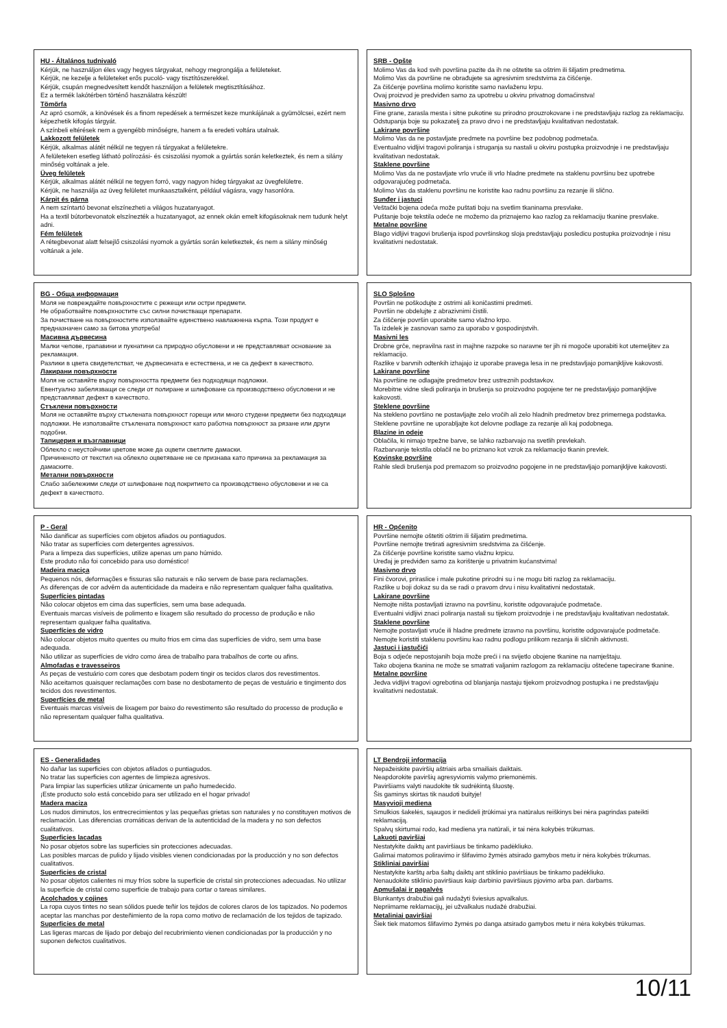HU - Általános tudnivaló
Kérjük, ne használjon éles vagy hegyes tárgyakat, nehogy megrongálja a felületeket.
Kérjük, ne kezelje a felületeket erős pucoló- vagy tisztítószerekkel.
Kérjük, csupán megnedvesített kendőt használjon a felületek megtisztításához.
Ez a termék lakótérben történő használatra készült!
Tömörfa
Az apró csomók, a kinövések és a finom repedések a természet keze munkájának a gyümölcsei, ezért nem képezhetik kifogás tárgyát.
A színbeli eltérések nem a gyengébb minőségre, hanem a fa eredeti voltára utalnak.
Lakkozott felületek
Kérjük, alkalmas alátét nélkül ne tegyen rá tárgyakat a felületekre.
A felületeken esetleg látható polírozási- és csiszolási nyomok a gyártás során keletkeztek, és nem a silány minőség voltának a jele.
Üveg felületek
Kérjük, alkalmas alátét nélkül ne tegyen forró, vagy nagyon hideg tárgyakat az üvegfelületre.
Kérjük, ne használja az üveg felületet munkaasztalként, például vágásra, vagy hasonlóra.
Kárpit és párna
A nem színtartó bevonat elszínezheti a világos huzatanyagot.
Ha a textil bútorbevonatok elszínezték a huzatanyagot, az ennek okán emelt kifogásoknak nem tudunk helyt adni.
Fém felületek
A rétegbevonat alatt felsejlő csiszolási nyomok a gyártás során keletkeztek, és nem a silány minőség voltának a jele.
SRB - Opšte
Molimo Vas da kod svih površina pazite da ih ne oštetite sa oštrim ili šiljatim predmetima.
Molimo Vas da površine ne obrađujete sa agresivnim sredstvima za čišćenje.
Za čišćenje površina molimo koristite samo navlaženu krpu.
Ovaj proizvod je predviđen samo za upotrebu u okviru privatnog domaćinstva!
Masivno drvo
Fine grane, zarasla mesta i sitne pukotine su prirodno prouzrokovane i ne predstavljaju razlog za reklamaciju.
Odstupanja boje su pokazatelj za pravo drvo i ne predstavljaju kvalitativan nedostatak.
Lakirane površine
Molimo Vas da ne postavljate predmete na površine bez podobnog podmetača.
Eventualno vidljivi tragovi poliranja i struganja su nastali u okviru postupka proizvodnje i ne predstavljaju kvalitativan nedostatak.
Staklene površine
Molimo Vas da ne postavljate vrlo vruće ili vrlo hladne predmete na staklenu površinu bez upotrebe odgovarajućeg podmetača.
Molimo Vas da staklenu površinu ne koristite kao radnu površinu za rezanje ili slično.
Sunđer i jastuci
Veštački bojena odeća može puštati boju na svetlim tkaninama presvlake.
Puštanje boje tekstila odeće ne možemo da priznajemo kao razlog za reklamaciju tkanine presvlake.
Metalne površine
Blago vidljivi tragovi brušenja ispod površinskog sloja predstavljaju posledicu postupka proizvodnje i nisu kvalitativni nedostatak.
BG - Обща информация
Моля не повреждайте повърхностите с режещи или остри предмети.
Не обработвайте повърхностите със силни почистващи препарати.
За почистване на повърхностите използвайте единствено навлажнена кърпа. Този продукт е предназначен само за битова употреба!
Масивна дървесина
Малки чепове, грапавини и пукнатини са природно обусловени и не представляват основание за рекламация.
Разлики в цвета свидетелстват, че дървесината е естествена, и не са дефект в качеството.
Лакирани повърхности
Моля не оставяйте върху повърхността предмети без подходящи подложки.
Евентуално забелязващи се следи от полиране и шлифоване са производствено обусловени и не представляват дефект в качеството.
Стъклени повърхности
Моля не оставяйте върху стъклената повърхност горещи или много студени предмети без подходящи подложки. Не използвайте стъклената повърхност като работна повърхност за рязане или други подобни.
Тапицерия и възглавници
Облекло с неустойчиви цветове може да оцвети светлите дамаски.
Причиненото от текстил на облекло оцветяване не се признава като причина за рекламация за дамаските.
Метални повърхности
Слабо забележими следи от шлифоване под покритието са производствено обусловени и не са дефект в качеството.
SLO Splošno
Površin ne poškodujte z ostrimi ali koničastimi predmeti.
Površin ne obdelujte z abrazivnimi čistili.
Za čiščenje površin uporabite samo vlažno krpo.
Ta izdelek je zasnovan samo za uporabo v gospodinjstvih.
Masivni les
Drobne grče, nepravilna rast in majhne razpoke so naravne ter jih ni mogoče uporabiti kot utemeljitev za reklamacijo.
Razlike v barvnih odtenkih izhajajo iz uporabe pravega lesa in ne predstavljajo pomanjkljive kakovosti.
Lakirane površine
Na površine ne odlagajte predmetov brez ustreznih podstavkov.
Morebitne vidne sledi poliranja in brušenja so proizvodno pogojene ter ne predstavljajo pomanjkljive kakovosti.
Steklene površine
Na stekleno površino ne postavljajte zelo vročih ali zelo hladnih predmetov brez primernega podstavka.
Steklene površine ne uporabljajte kot delovne podlage za rezanje ali kaj podobnega.
Blazine in odeje
Oblačila, ki nimajo trpežne barve, se lahko razbarvajo na svetlih prevlekah.
Razbarvanje tekstila oblačil ne bo priznano kot vzrok za reklamacijo tkanin prevlek.
Kovinske površine
Rahle sledi brušenja pod premazom so proizvodno pogojene in ne predstavljajo pomanjkljive kakovosti.
P - Geral
Não danificar as superfícies com objetos afiados ou pontiagudos.
Não tratar as superfícies com detergentes agressivos.
Para a limpeza das superfícies, utilize apenas um pano húmido.
Este produto não foi concebido para uso doméstico!
Madeira maciça
Pequenos nós, deformações e fissuras são naturais e não servem de base para reclamações.
As diferenças de cor advêm da autenticidade da madeira e não representam qualquer falha qualitativa.
Superfícies pintadas
Não colocar objetos em cima das superfícies, sem uma base adequada.
Eventuais marcas visíveis de polimento e lixagem são resultado do processo de produção e não representam qualquer falha qualitativa.
Superfícies de vidro
Não colocar objetos muito quentes ou muito frios em cima das superfícies de vidro, sem uma base adequada.
Não utilizar as superfícies de vidro como área de trabalho para trabalhos de corte ou afins.
Almofadas e travesseiros
As peças de vestuário com cores que desbotam podem tingir os tecidos claros dos revestimentos.
Não aceitamos quaisquer reclamações com base no desbotamento de peças de vestuário e tingimento dos tecidos dos revestimentos.
Superfícies de metal
Eventuais marcas visíveis de lixagem por baixo do revestimento são resultado do processo de produção e não representam qualquer falha qualitativa.
HR - Općenito
Površine nemojte oštetiti oštrim ili šiljatim predmetima.
Površine nemojte tretirati agresivnim sredstvima za čišćenje.
Za čišćenje površine koristite samo vlažnu krpicu.
Uređaj je predviđen samo za korištenje u privatnim kućanstvima!
Masivno drvo
Fini čvorovi, priraslice i male pukotine prirodni su i ne mogu biti razlog za reklamaciju.
Razlike u boji dokaz su da se radi o pravom drvu i nisu kvalitativni nedostatak.
Lakirane površine
Nemojte ništa postavljati izravno na površinu, koristite odgovarajuće podmetače.
Eventualni vidljivi znaci poliranja nastali su tijekom proizvodnje i ne predstavljaju kvalitativan nedostatak.
Staklene površine
Nemojte postavljati vruće ili hladne predmete izravno na površinu, koristite odgovarajuće podmetače.
Nemojte koristiti staklenu površinu kao radnu podlogu prilikom rezanja ili sličnih aktivnosti.
Jastuci i jastučići
Boja s odjeće nepostojanih boja može preći i na svijetlo obojene tkanine na namještaju.
Tako obojena tkanina ne može se smatrati valjanim razlogom za reklamaciju oštećene tapecirane tkanine.
Metalne površine
Jedva vidljivi tragovi ogrebotina od blanjanja nastaju tijekom proizvodnog postupka i ne predstavljaju kvalitativni nedostatak.
ES - Generalidades
No dañar las superficies con objetos afilados o puntiagudos.
No tratar las superficies con agentes de limpieza agresivos.
Para limpiar las superficies utilizar únicamente un paño humedecido.
¡Este producto solo está concebido para ser utilizado en el hogar privado!
Madera maciza
Los nudos diminutos, los entrecrecimientos y las pequeñas grietas son naturales y no constituyen motivos de reclamación. Las diferencias cromáticas derivan de la autenticidad de la madera y no son defectos cualitativos.
Superficies lacadas
No posar objetos sobre las superficies sin protecciones adecuadas.
Las posibles marcas de pulido y lijado visibles vienen condicionadas por la producción y no son defectos cualitativos.
Superficies de cristal
No posar objetos calientes ni muy fríos sobre la superficie de cristal sin protecciones adecuadas. No utilizar la superficie de cristal como superficie de trabajo para cortar o tareas similares.
Acolchados y cojines
La ropa cuyos tintes no sean sólidos puede teñir los tejidos de colores claros de los tapizados. No podemos aceptar las manchas por desteñimiento de la ropa como motivo de reclamación de los tejidos de tapizado.
Superficies de metal
Las ligeras marcas de lijado por debajo del recubrimiento vienen condicionadas por la producción y no suponen defectos cualitativos.
LT Bendroji informacija
Nepažeiskite paviršių aštriais arba smailiais daiktais.
Neapdorokite paviršių agresyviomis valymo priemonėmis.
Paviršiams valyti naudokite tik sudrėkintą šluostę.
Šis gaminys skirtas tik naudoti buityje!
Masyvioji mediena
Smulkios šakelės, sąaugos ir nedideli įtrūkimai yra natūralus reiškinys bei nėra pagrindas pateikti reklamaciją.
Spalvų skirtumai rodo, kad mediena yra natūrali, ir tai nėra kokybės trūkumas.
Lakuoti paviršiai
Nestatykite daiktų ant paviršiaus be tinkamo padėkliuko.
Galimai matomos poliravimo ir šlifavimo žymės atsirado gamybos metu ir nėra kokybės trūkumas.
Stikliniai paviršiai
Nestatykite karštų arba šaltų daiktų ant stiklinio paviršiaus be tinkamo padėkliuko.
Nenaudokite stiklinio paviršiaus kaip darbinio paviršiaus pjovimo arba pan. darbams.
Apmušalai ir pagalvės
Blunkantys drabužiai gali nudažyti šviesius apvalkalus.
Nepriimame reklamacijų, jei užvalkalus nudažė drabužiai.
Metaliniai paviršiai
Šiek tiek matomos šlifavimo žymės po danga atsirado gamybos metu ir nėra kokybės trūkumas.
10/11